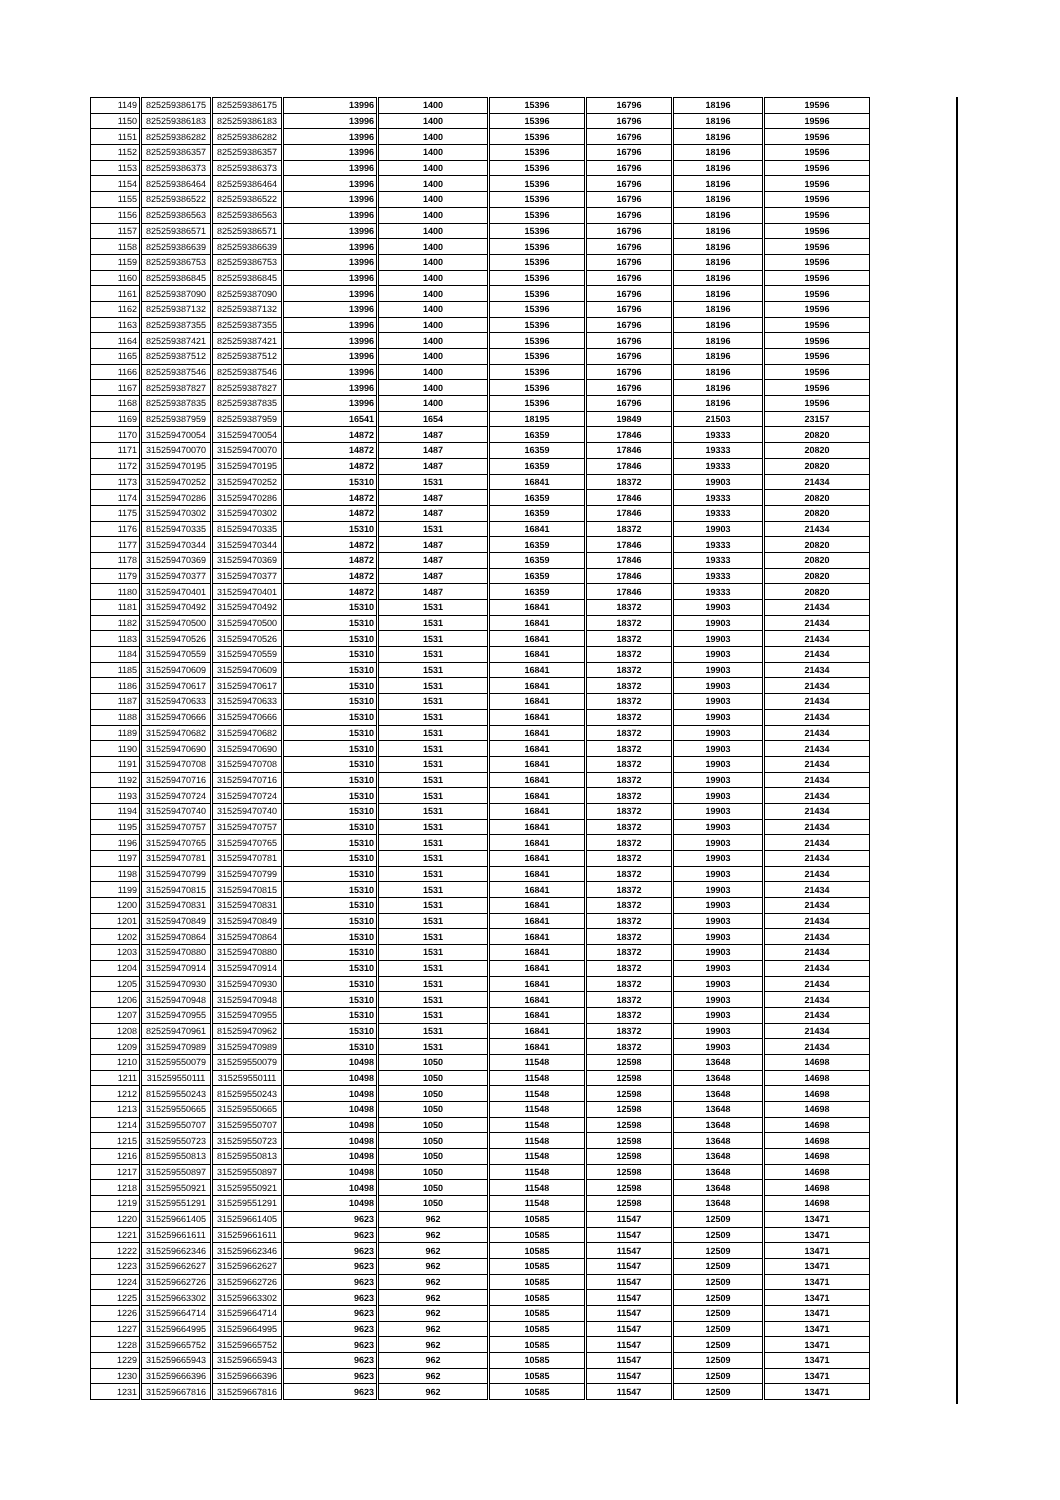| 1149 | 825259386175 | 825259386175 | 13996 | 1400 | 15396 | 16796 | 18196 | 19596 |
| 1150 | 825259386183 | 825259386183 | 13996 | 1400 | 15396 | 16796 | 18196 | 19596 |
| 1151 | 825259386282 | 825259386282 | 13996 | 1400 | 15396 | 16796 | 18196 | 19596 |
| 1152 | 825259386357 | 825259386357 | 13996 | 1400 | 15396 | 16796 | 18196 | 19596 |
| 1153 | 825259386373 | 825259386373 | 13996 | 1400 | 15396 | 16796 | 18196 | 19596 |
| 1154 | 825259386464 | 825259386464 | 13996 | 1400 | 15396 | 16796 | 18196 | 19596 |
| 1155 | 825259386522 | 825259386522 | 13996 | 1400 | 15396 | 16796 | 18196 | 19596 |
| 1156 | 825259386563 | 825259386563 | 13996 | 1400 | 15396 | 16796 | 18196 | 19596 |
| 1157 | 825259386571 | 825259386571 | 13996 | 1400 | 15396 | 16796 | 18196 | 19596 |
| 1158 | 825259386639 | 825259386639 | 13996 | 1400 | 15396 | 16796 | 18196 | 19596 |
| 1159 | 825259386753 | 825259386753 | 13996 | 1400 | 15396 | 16796 | 18196 | 19596 |
| 1160 | 825259386845 | 825259386845 | 13996 | 1400 | 15396 | 16796 | 18196 | 19596 |
| 1161 | 825259387090 | 825259387090 | 13996 | 1400 | 15396 | 16796 | 18196 | 19596 |
| 1162 | 825259387132 | 825259387132 | 13996 | 1400 | 15396 | 16796 | 18196 | 19596 |
| 1163 | 825259387355 | 825259387355 | 13996 | 1400 | 15396 | 16796 | 18196 | 19596 |
| 1164 | 825259387421 | 825259387421 | 13996 | 1400 | 15396 | 16796 | 18196 | 19596 |
| 1165 | 825259387512 | 825259387512 | 13996 | 1400 | 15396 | 16796 | 18196 | 19596 |
| 1166 | 825259387546 | 825259387546 | 13996 | 1400 | 15396 | 16796 | 18196 | 19596 |
| 1167 | 825259387827 | 825259387827 | 13996 | 1400 | 15396 | 16796 | 18196 | 19596 |
| 1168 | 825259387835 | 825259387835 | 13996 | 1400 | 15396 | 16796 | 18196 | 19596 |
| 1169 | 825259387959 | 825259387959 | 16541 | 1654 | 18195 | 19849 | 21503 | 23157 |
| 1170 | 315259470054 | 315259470054 | 14872 | 1487 | 16359 | 17846 | 19333 | 20820 |
| 1171 | 315259470070 | 315259470070 | 14872 | 1487 | 16359 | 17846 | 19333 | 20820 |
| 1172 | 315259470195 | 315259470195 | 14872 | 1487 | 16359 | 17846 | 19333 | 20820 |
| 1173 | 315259470252 | 315259470252 | 15310 | 1531 | 16841 | 18372 | 19903 | 21434 |
| 1174 | 315259470286 | 315259470286 | 14872 | 1487 | 16359 | 17846 | 19333 | 20820 |
| 1175 | 315259470302 | 315259470302 | 14872 | 1487 | 16359 | 17846 | 19333 | 20820 |
| 1176 | 815259470335 | 815259470335 | 15310 | 1531 | 16841 | 18372 | 19903 | 21434 |
| 1177 | 315259470344 | 315259470344 | 14872 | 1487 | 16359 | 17846 | 19333 | 20820 |
| 1178 | 315259470369 | 315259470369 | 14872 | 1487 | 16359 | 17846 | 19333 | 20820 |
| 1179 | 315259470377 | 315259470377 | 14872 | 1487 | 16359 | 17846 | 19333 | 20820 |
| 1180 | 315259470401 | 315259470401 | 14872 | 1487 | 16359 | 17846 | 19333 | 20820 |
| 1181 | 315259470492 | 315259470492 | 15310 | 1531 | 16841 | 18372 | 19903 | 21434 |
| 1182 | 315259470500 | 315259470500 | 15310 | 1531 | 16841 | 18372 | 19903 | 21434 |
| 1183 | 315259470526 | 315259470526 | 15310 | 1531 | 16841 | 18372 | 19903 | 21434 |
| 1184 | 315259470559 | 315259470559 | 15310 | 1531 | 16841 | 18372 | 19903 | 21434 |
| 1185 | 315259470609 | 315259470609 | 15310 | 1531 | 16841 | 18372 | 19903 | 21434 |
| 1186 | 315259470617 | 315259470617 | 15310 | 1531 | 16841 | 18372 | 19903 | 21434 |
| 1187 | 315259470633 | 315259470633 | 15310 | 1531 | 16841 | 18372 | 19903 | 21434 |
| 1188 | 315259470666 | 315259470666 | 15310 | 1531 | 16841 | 18372 | 19903 | 21434 |
| 1189 | 315259470682 | 315259470682 | 15310 | 1531 | 16841 | 18372 | 19903 | 21434 |
| 1190 | 315259470690 | 315259470690 | 15310 | 1531 | 16841 | 18372 | 19903 | 21434 |
| 1191 | 315259470708 | 315259470708 | 15310 | 1531 | 16841 | 18372 | 19903 | 21434 |
| 1192 | 315259470716 | 315259470716 | 15310 | 1531 | 16841 | 18372 | 19903 | 21434 |
| 1193 | 315259470724 | 315259470724 | 15310 | 1531 | 16841 | 18372 | 19903 | 21434 |
| 1194 | 315259470740 | 315259470740 | 15310 | 1531 | 16841 | 18372 | 19903 | 21434 |
| 1195 | 315259470757 | 315259470757 | 15310 | 1531 | 16841 | 18372 | 19903 | 21434 |
| 1196 | 315259470765 | 315259470765 | 15310 | 1531 | 16841 | 18372 | 19903 | 21434 |
| 1197 | 315259470781 | 315259470781 | 15310 | 1531 | 16841 | 18372 | 19903 | 21434 |
| 1198 | 315259470799 | 315259470799 | 15310 | 1531 | 16841 | 18372 | 19903 | 21434 |
| 1199 | 315259470815 | 315259470815 | 15310 | 1531 | 16841 | 18372 | 19903 | 21434 |
| 1200 | 315259470831 | 315259470831 | 15310 | 1531 | 16841 | 18372 | 19903 | 21434 |
| 1201 | 315259470849 | 315259470849 | 15310 | 1531 | 16841 | 18372 | 19903 | 21434 |
| 1202 | 315259470864 | 315259470864 | 15310 | 1531 | 16841 | 18372 | 19903 | 21434 |
| 1203 | 315259470880 | 315259470880 | 15310 | 1531 | 16841 | 18372 | 19903 | 21434 |
| 1204 | 315259470914 | 315259470914 | 15310 | 1531 | 16841 | 18372 | 19903 | 21434 |
| 1205 | 315259470930 | 315259470930 | 15310 | 1531 | 16841 | 18372 | 19903 | 21434 |
| 1206 | 315259470948 | 315259470948 | 15310 | 1531 | 16841 | 18372 | 19903 | 21434 |
| 1207 | 315259470955 | 315259470955 | 15310 | 1531 | 16841 | 18372 | 19903 | 21434 |
| 1208 | 825259470961 | 815259470962 | 15310 | 1531 | 16841 | 18372 | 19903 | 21434 |
| 1209 | 315259470989 | 315259470989 | 15310 | 1531 | 16841 | 18372 | 19903 | 21434 |
| 1210 | 315259550079 | 315259550079 | 10498 | 1050 | 11548 | 12598 | 13648 | 14698 |
| 1211 | 315259550111 | 315259550111 | 10498 | 1050 | 11548 | 12598 | 13648 | 14698 |
| 1212 | 815259550243 | 815259550243 | 10498 | 1050 | 11548 | 12598 | 13648 | 14698 |
| 1213 | 315259550665 | 315259550665 | 10498 | 1050 | 11548 | 12598 | 13648 | 14698 |
| 1214 | 315259550707 | 315259550707 | 10498 | 1050 | 11548 | 12598 | 13648 | 14698 |
| 1215 | 315259550723 | 315259550723 | 10498 | 1050 | 11548 | 12598 | 13648 | 14698 |
| 1216 | 815259550813 | 815259550813 | 10498 | 1050 | 11548 | 12598 | 13648 | 14698 |
| 1217 | 315259550897 | 315259550897 | 10498 | 1050 | 11548 | 12598 | 13648 | 14698 |
| 1218 | 315259550921 | 315259550921 | 10498 | 1050 | 11548 | 12598 | 13648 | 14698 |
| 1219 | 315259551291 | 315259551291 | 10498 | 1050 | 11548 | 12598 | 13648 | 14698 |
| 1220 | 315259661405 | 315259661405 | 9623 | 962 | 10585 | 11547 | 12509 | 13471 |
| 1221 | 315259661611 | 315259661611 | 9623 | 962 | 10585 | 11547 | 12509 | 13471 |
| 1222 | 315259662346 | 315259662346 | 9623 | 962 | 10585 | 11547 | 12509 | 13471 |
| 1223 | 315259662627 | 315259662627 | 9623 | 962 | 10585 | 11547 | 12509 | 13471 |
| 1224 | 315259662726 | 315259662726 | 9623 | 962 | 10585 | 11547 | 12509 | 13471 |
| 1225 | 315259663302 | 315259663302 | 9623 | 962 | 10585 | 11547 | 12509 | 13471 |
| 1226 | 315259664714 | 315259664714 | 9623 | 962 | 10585 | 11547 | 12509 | 13471 |
| 1227 | 315259664995 | 315259664995 | 9623 | 962 | 10585 | 11547 | 12509 | 13471 |
| 1228 | 315259665752 | 315259665752 | 9623 | 962 | 10585 | 11547 | 12509 | 13471 |
| 1229 | 315259665943 | 315259665943 | 9623 | 962 | 10585 | 11547 | 12509 | 13471 |
| 1230 | 315259666396 | 315259666396 | 9623 | 962 | 10585 | 11547 | 12509 | 13471 |
| 1231 | 315259667816 | 315259667816 | 9623 | 962 | 10585 | 11547 | 12509 | 13471 |